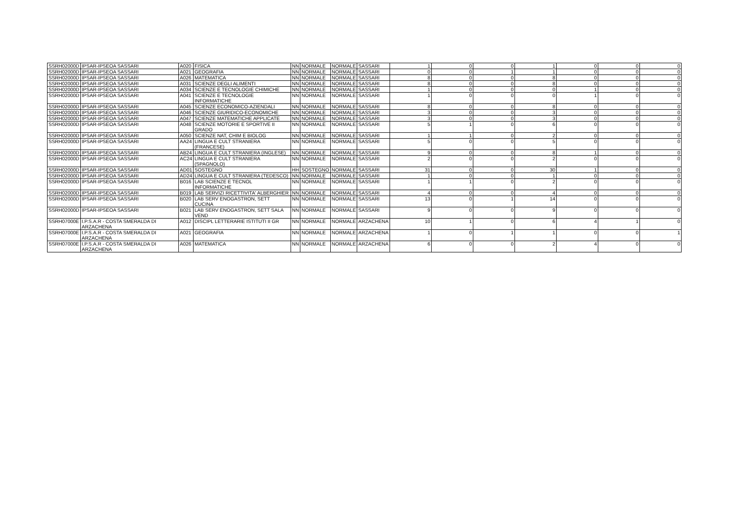| SSRH02000D | IPSAR-IPSEOA SASSARI | A020 | FISICA | NN | NORMALE | NORMALE | SASSARI | 1 | 0 | 0 | 1 | 0 | 0 | 0 |
| SSRH02000D | IPSAR-IPSEOA SASSARI | A021 | GEOGRAFIA | NN | NORMALE | NORMALE | SASSARI | 0 | 0 | 1 | 1 | 0 | 0 | 0 |
| SSRH02000D | IPSAR-IPSEOA SASSARI | A026 | MATEMATICA | NN | NORMALE | NORMALE | SASSARI | 8 | 0 | 0 | 8 | 0 | 0 | 0 |
| SSRH02000D | IPSAR-IPSEOA SASSARI | A031 | SCIENZE DEGLI ALIMENTI | NN | NORMALE | NORMALE | SASSARI | 8 | 0 | 0 | 8 | 0 | 0 | 0 |
| SSRH02000D | IPSAR-IPSEOA SASSARI | A034 | SCIENZE E TECNOLOGIE CHIMICHE | NN | NORMALE | NORMALE | SASSARI | 1 | 0 | 0 | 0 | 1 | 0 | 0 |
| SSRH02000D | IPSAR-IPSEOA SASSARI | A041 | SCIENZE E TECNOLOGIE INFORMATICHE | NN | NORMALE | NORMALE | SASSARI | 1 | 0 | 0 | 0 | 1 | 0 | 0 |
| SSRH02000D | IPSAR-IPSEOA SASSARI | A045 | SCIENZE ECONOMICO-AZIENDALI | NN | NORMALE | NORMALE | SASSARI | 8 | 0 | 0 | 8 | 0 | 0 | 0 |
| SSRH02000D | IPSAR-IPSEOA SASSARI | A046 | SCIENZE GIURIDICO-ECONOMICHE | NN | NORMALE | NORMALE | SASSARI | 3 | 0 | 0 | 3 | 0 | 0 | 0 |
| SSRH02000D | IPSAR-IPSEOA SASSARI | A047 | SCIENZE MATEMATICHE APPLICATE | NN | NORMALE | NORMALE | SASSARI | 3 | 0 | 0 | 3 | 0 | 0 | 0 |
| SSRH02000D | IPSAR-IPSEOA SASSARI | A048 | SCIENZE MOTORIE E SPORTIVE II GRADO | NN | NORMALE | NORMALE | SASSARI | 5 | 1 | 0 | 6 | 0 | 0 | 0 |
| SSRH02000D | IPSAR-IPSEOA SASSARI | A050 | SCIENZE NAT, CHIM E BIOLOG | NN | NORMALE | NORMALE | SASSARI | 1 | 1 | 0 | 2 | 0 | 0 | 0 |
| SSRH02000D | IPSAR-IPSEOA SASSARI | AA24 | LINGUA E CULT STRANIERA (FRANCESE) | NN | NORMALE | NORMALE | SASSARI | 5 | 0 | 0 | 5 | 0 | 0 | 0 |
| SSRH02000D | IPSAR-IPSEOA SASSARI | AB24 | LINGUA E CULT STRANIERA (INGLESE) | NN | NORMALE | NORMALE | SASSARI | 9 | 0 | 0 | 8 | 1 | 0 | 0 |
| SSRH02000D | IPSAR-IPSEOA SASSARI | AC24 | LINGUA E CULT STRANIERA (SPAGNOLO) | NN | NORMALE | NORMALE | SASSARI | 2 | 0 | 0 | 2 | 0 | 0 | 0 |
| SSRH02000D | IPSAR-IPSEOA SASSARI | AD01 | SOSTEGNO | HH | SOSTEGNO | NORMALE | SASSARI | 31 | 0 | 0 | 30 | 1 | 0 | 0 |
| SSRH02000D | IPSAR-IPSEOA SASSARI | AD24 | LINGUA E CULT STRANIERA (TEDESCO) | NN | NORMALE | NORMALE | SASSARI | 1 | 0 | 0 | 1 | 0 | 0 | 0 |
| SSRH02000D | IPSAR-IPSEOA SASSARI | B016 | LAB SCIENZE E TECNOL INFORMATICHE | NN | NORMALE | NORMALE | SASSARI | 1 | 1 | 0 | 2 | 0 | 0 | 0 |
| SSRH02000D | IPSAR-IPSEOA SASSARI | B019 | LAB SERVIZI RICETTIVITA' ALBERGHIER | NN | NORMALE | NORMALE | SASSARI | 4 | 0 | 0 | 4 | 0 | 0 | 0 |
| SSRH02000D | IPSAR-IPSEOA SASSARI | B020 | LAB SERV ENOGASTRON, SETT CUCINA | NN | NORMALE | NORMALE | SASSARI | 13 | 0 | 1 | 14 | 0 | 0 | 0 |
| SSRH02000D | IPSAR-IPSEOA SASSARI | B021 | LAB SERV ENOGASTRON, SETT SALA VEND | NN | NORMALE | NORMALE | SASSARI | 9 | 0 | 0 | 9 | 0 | 0 | 0 |
| SSRH07000E | I.P.S.A.R - COSTA SMERALDA DI ARZACHENA | A012 | DISCIPL LETTERARIE ISTITUTI II GR | NN | NORMALE | NORMALE | ARZACHENA | 10 | 1 | 0 | 6 | 4 | 1 | 0 |
| SSRH07000E | I.P.S.A.R - COSTA SMERALDA DI ARZACHENA | A021 | GEOGRAFIA | NN | NORMALE | NORMALE | ARZACHENA | 1 | 0 | 1 | 1 | 0 | 0 | 1 |
| SSRH07000E | I.P.S.A.R - COSTA SMERALDA DI ARZACHENA | A026 | MATEMATICA | NN | NORMALE | NORMALE | ARZACHENA | 6 | 0 | 0 | 2 | 4 | 0 | 0 |